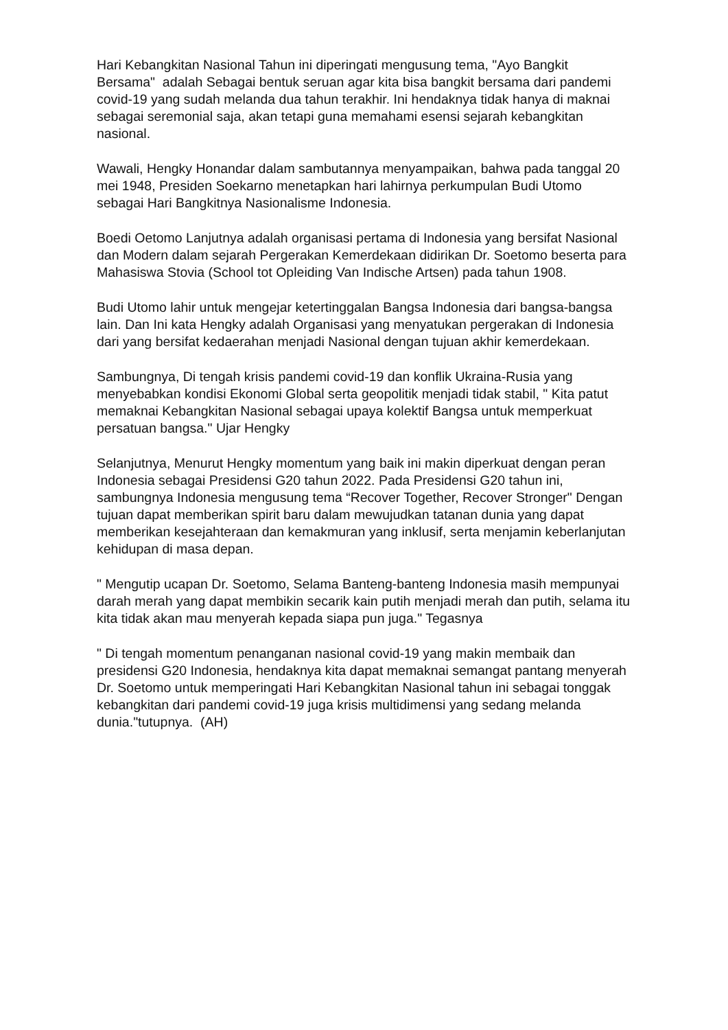Hari Kebangkitan Nasional Tahun ini diperingati mengusung tema, "Ayo Bangkit Bersama" adalah Sebagai bentuk seruan agar kita bisa bangkit bersama dari pandemi covid-19 yang sudah melanda dua tahun terakhir. Ini hendaknya tidak hanya di maknai sebagai seremonial saja, akan tetapi guna memahami esensi sejarah kebangkitan nasional.
Wawali, Hengky Honandar dalam sambutannya menyampaikan, bahwa pada tanggal 20 mei 1948, Presiden Soekarno menetapkan hari lahirnya perkumpulan Budi Utomo sebagai Hari Bangkitnya Nasionalisme Indonesia.
Boedi Oetomo Lanjutnya adalah organisasi pertama di Indonesia yang bersifat Nasional dan Modern dalam sejarah Pergerakan Kemerdekaan didirikan Dr. Soetomo beserta para Mahasiswa Stovia (School tot Opleiding Van Indische Artsen) pada tahun 1908.
Budi Utomo lahir untuk mengejar ketertinggalan Bangsa Indonesia dari bangsa-bangsa lain. Dan Ini kata Hengky adalah Organisasi yang menyatukan pergerakan di Indonesia dari yang bersifat kedaerahan menjadi Nasional dengan tujuan akhir kemerdekaan.
Sambungnya, Di tengah krisis pandemi covid-19 dan konflik Ukraina-Rusia yang menyebabkan kondisi Ekonomi Global serta geopolitik menjadi tidak stabil, " Kita patut memaknai Kebangkitan Nasional sebagai upaya kolektif Bangsa untuk memperkuat persatuan bangsa." Ujar Hengky
Selanjutnya, Menurut Hengky momentum yang baik ini makin diperkuat dengan peran Indonesia sebagai Presidensi G20 tahun 2022. Pada Presidensi G20 tahun ini, sambungnya Indonesia mengusung tema “Recover Together, Recover Stronger" Dengan tujuan dapat memberikan spirit baru dalam mewujudkan tatanan dunia yang dapat memberikan kesejahteraan dan kemakmuran yang inklusif, serta menjamin keberlanjutan kehidupan di masa depan.
" Mengutip ucapan Dr. Soetomo, Selama Banteng-banteng Indonesia masih mempunyai darah merah yang dapat membikin secarik kain putih menjadi merah dan putih, selama itu kita tidak akan mau menyerah kepada siapa pun juga." Tegasnya
" Di tengah momentum penanganan nasional covid-19 yang makin membaik dan presidensi G20 Indonesia, hendaknya kita dapat memaknai semangat pantang menyerah Dr. Soetomo untuk memperingati Hari Kebangkitan Nasional tahun ini sebagai tonggak kebangkitan dari pandemi covid-19 juga krisis multidimensi yang sedang melanda dunia."tutupnya. (AH)